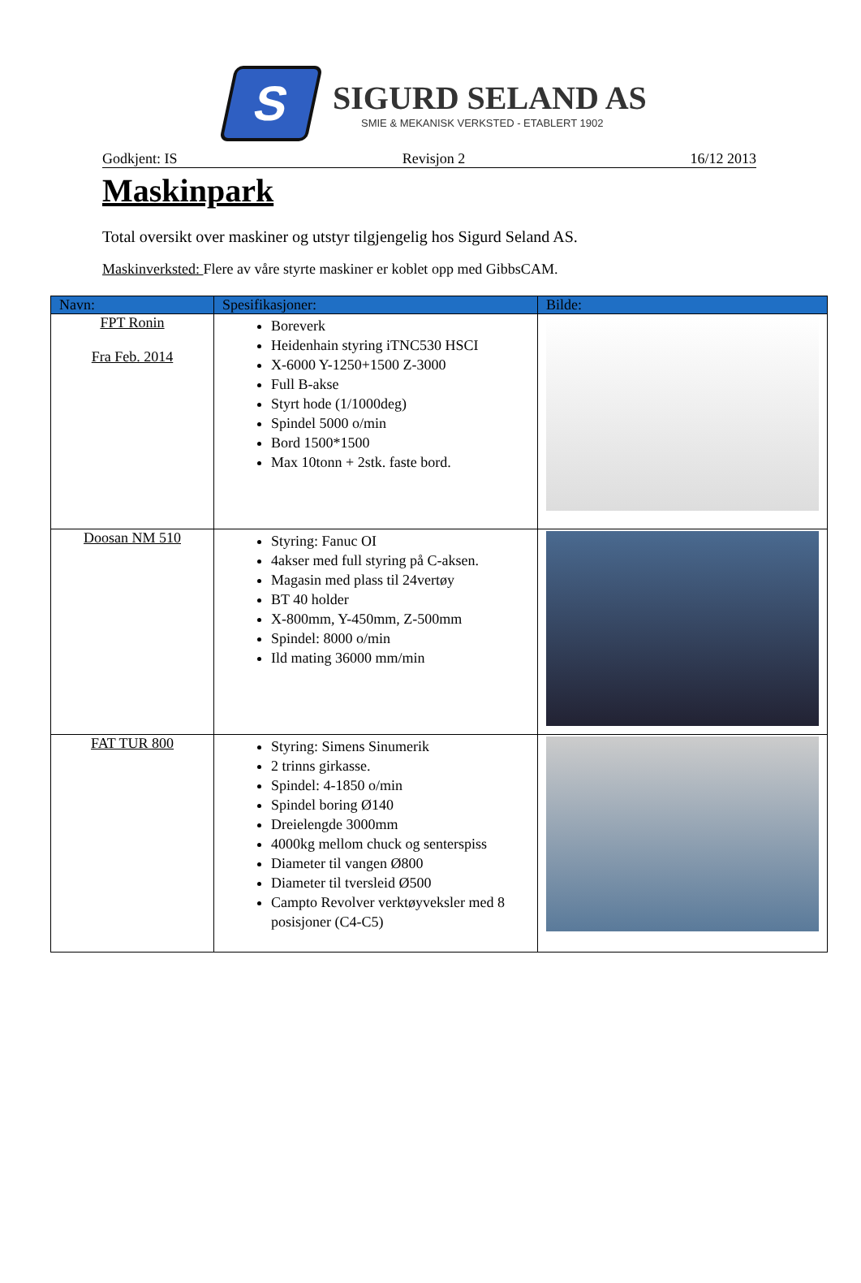S
SIGURD SELAND AS
SMIE & MEKANISK VERKSTED - ETABLERT 1902
Godkjent: IS Revisjon 2 16/12 2013
Maskinpark
Total oversikt over maskiner og utstyr tilgjengelig hos Sigurd Seland AS.
Maskinverksted: Flere av våre styrte maskiner er koblet opp med GibbsCAM.
| Navn: | Spesifikasjoner: | Bilde: |
| --- | --- | --- |
| FPT Ronin Fra Feb. 2014 | Boreverk Heidenhain styring iTNC530 HSCI X-6000 Y-1250+1500 Z-3000 Full B-akse Styrt hode (1/1000deg) Spindel 5000 o/min Bord 1500*1500 Max 10tonn + 2stk. faste bord. | |
| Doosan NM 510 | Styring: Fanuc OI 4akser med full styring på C-aksen. Magasin med plass til 24vertøy BT 40 holder X-800mm, Y-450mm, Z-500mm Spindel: 8000 o/min Ild mating 36000 mm/min | |
| FAT TUR 800 | Styring: Simens Sinumerik 2 trinns girkasse. Spindel: 4-1850 o/min Spindel boring Ø140 Dreielengde 3000mm 4000kg mellom chuck og senterspiss Diameter til vangen Ø800 Diameter til tversleid Ø500 Campto Revolver verktøyveksler med 8 posisjoner (C4-C5) | |